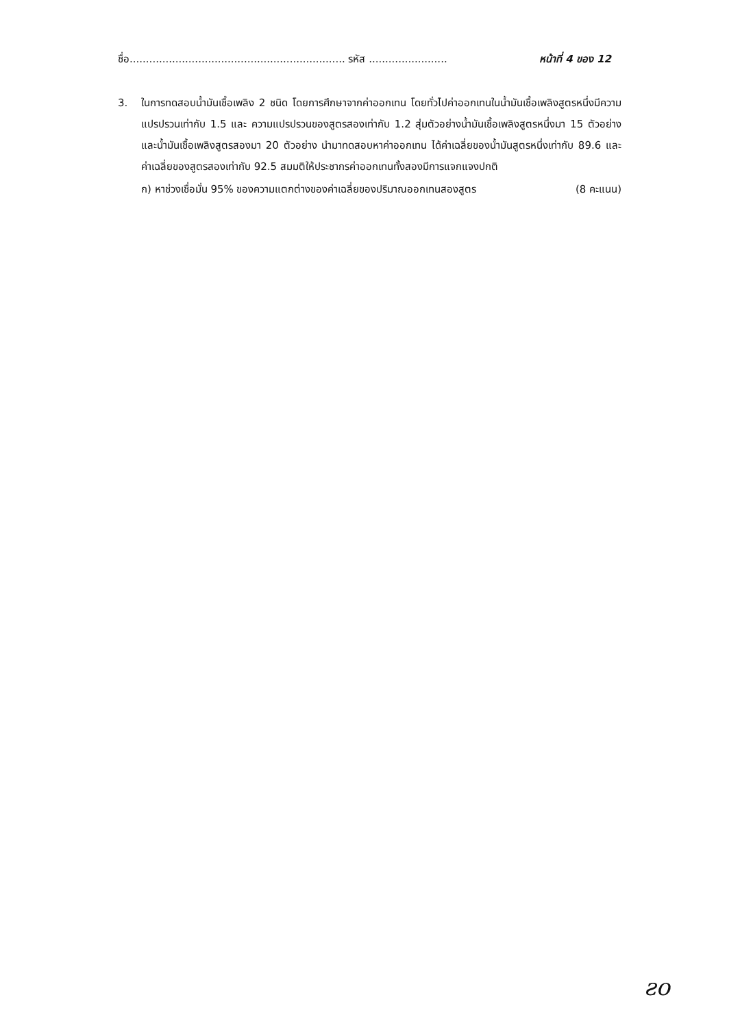ชื่อ.................................................................. รหัส ........................ หน้าที่ 4 ของ 12
3. ในการทดสอบน้ำมันเชื้อเพลิง 2 ชนิด โดยการศึกษาจากค่าออกเทน โดยทั่วไปค่าออกเทนในน้ำมันเชื้อเพลิงสูตรหนึ่งมีความแปรปรวนเท่ากับ 1.5 และ ความแปรปรวนของสูตรสองเท่ากับ 1.2 สุ่มตัวอย่างน้ำมันเชื้อเพลิงสูตรหนึ่งมา 15 ตัวอย่าง และน้ำมันเชื้อเพลิงสูตรสองมา 20 ตัวอย่าง นำมาทดสอบหาค่าออกเทน ได้ค่าเฉลี่ยของน้ำมันสูตรหนึ่งเท่ากับ 89.6 และ ค่าเฉลี่ยของสูตรสองเท่ากับ 92.5 สมมติให้ประชากรค่าออกเทนทั้งสองมีการแจกแจงปกติ
ก) หาช่วงเชื่อมั่น 95% ของความแตกต่างของค่าเฉลี่ยของปริมาณออกเทนสองสูตร (8 คะแนน)
ƨo